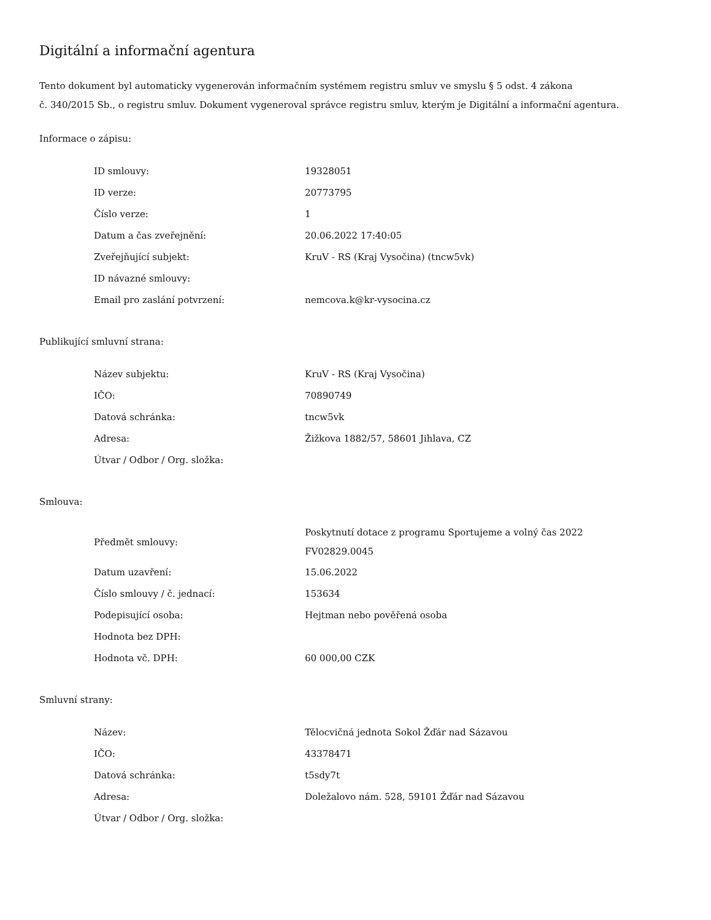Digitální a informační agentura
Tento dokument byl automaticky vygenerován informačním systémem registru smluv ve smyslu § 5 odst. 4 zákona
č. 340/2015 Sb., o registru smluv. Dokument vygeneroval správce registru smluv, kterým je Digitální a informační agentura.
Informace o zápisu:
| ID smlouvy: | 19328051 |
| ID verze: | 20773795 |
| Číslo verze: | 1 |
| Datum a čas zveřejnění: | 20.06.2022 17:40:05 |
| Zveřejňující subjekt: | KruV - RS (Kraj Vysočina) (tncw5vk) |
| ID návazné smlouvy: | |
| Email pro zaslání potvrzení: | nemcova.k@kr-vysocina.cz |
Publikující smluvní strana:
| Název subjektu: | KruV - RS (Kraj Vysočina) |
| IČO: | 70890749 |
| Datová schránka: | tncw5vk |
| Adresa: | Žižkova 1882/57, 58601 Jihlava, CZ |
| Útvar / Odbor / Org. složka: | |
Smlouva:
| Předmět smlouvy: | Poskytnutí dotace z programu Sportujeme a volný čas 2022 FV02829.0045 |
| Datum uzavření: | 15.06.2022 |
| Číslo smlouvy / č. jednací: | 153634 |
| Podepisující osoba: | Hejtman nebo pověřená osoba |
| Hodnota bez DPH: | |
| Hodnota vč. DPH: | 60 000,00 CZK |
Smluvní strany:
| Název: | Tělocvičná jednota Sokol Žďár nad Sázavou |
| IČO: | 43378471 |
| Datová schránka: | t5sdy7t |
| Adresa: | Doležalovo nám. 528, 59101 Žďár nad Sázavou |
| Útvar / Odbor / Org. složka: | |